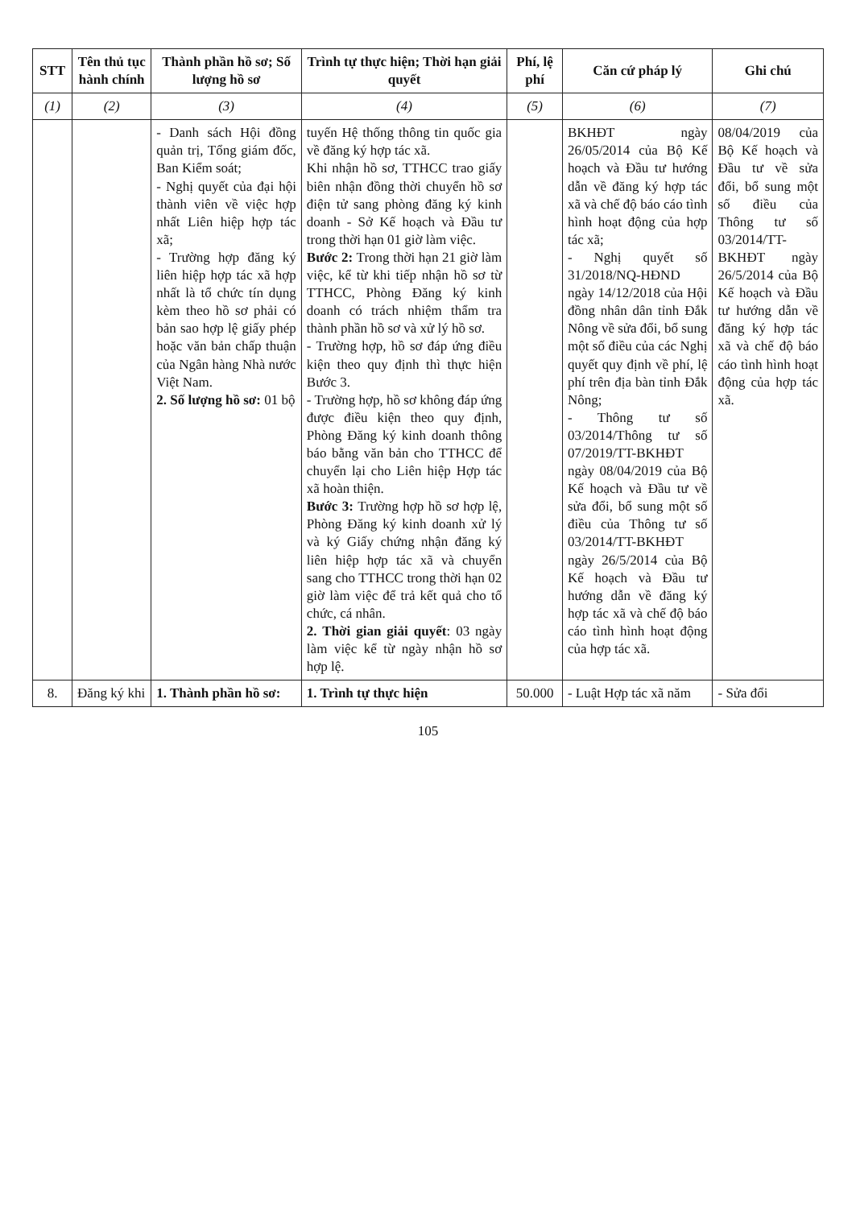| STT | Tên thủ tục hành chính | Thành phần hồ sơ; Số lượng hồ sơ | Trình tự thực hiện; Thời hạn giải quyết | Phí, lệ phí | Căn cứ pháp lý | Ghi chú |
| --- | --- | --- | --- | --- | --- | --- |
| (1) | (2) | (3) | (4) | (5) | (6) | (7) |
| | | - Danh sách Hội đồng quản trị, Tổng giám đốc, Ban Kiểm soát; - Nghị quyết của đại hội thành viên về việc hợp nhất Liên hiệp hợp tác xã; - Trường hợp đăng ký liên hiệp hợp tác xã hợp nhất là tổ chức tín dụng kèm theo hồ sơ phải có bản sao hợp lệ giấy phép hoặc văn bản chấp thuận của Ngân hàng Nhà nước Việt Nam. 2. Số lượng hồ sơ: 01 bộ | tuyến Hệ thống thông tin quốc gia về đăng ký hợp tác xã. Khi nhận hồ sơ, TTHCC trao giấy biên nhận đồng thời chuyển hồ sơ điện tử sang phòng đăng ký kinh doanh - Sở Kế hoạch và Đầu tư trong thời hạn 01 giờ làm việc. Bước 2: Trong thời hạn 21 giờ làm việc, kể từ khi tiếp nhận hồ sơ từ TTHCC, Phòng Đăng ký kinh doanh có trách nhiệm thẩm tra thành phần hồ sơ và xử lý hồ sơ. - Trường hợp, hồ sơ đáp ứng điều kiện theo quy định thì thực hiện Bước 3. - Trường hợp, hồ sơ không đáp ứng được điều kiện theo quy định, Phòng Đăng ký kinh doanh thông báo bằng văn bản cho TTHCC để chuyển lại cho Liên hiệp Hợp tác xã hoàn thiện. Bước 3: Trường hợp hồ sơ hợp lệ, Phòng Đăng ký kinh doanh xử lý và ký Giấy chứng nhận đăng ký liên hiệp hợp tác xã và chuyển sang cho TTHCC trong thời hạn 02 giờ làm việc để trả kết quả cho tổ chức, cá nhân. 2. Thời gian giải quyết : 03 ngày làm việc kể từ ngày nhận hồ sơ hợp lệ. | | BKHĐT ngày 26/05/2014 của Bộ Kế hoạch và Đầu tư hướng dẫn về đăng ký hợp tác xã và chế độ báo cáo tình hình hoạt động của hợp tác xã; - Nghị quyết số 31/2018/NQ-HĐND ngày 14/12/2018 của Hội đồng nhân dân tỉnh Đắk Nông về sửa đổi, bổ sung một số điều của các Nghị quyết quy định về phí, lệ phí trên địa bàn tỉnh Đắk Nông; - Thông tư số 03/2014/Thông tư số 07/2019/TT-BKHĐT ngày 08/04/2019 của Bộ Kế hoạch và Đầu tư về sửa đổi, bổ sung một số điều của Thông tư số 03/2014/TT-BKHĐT ngày 26/5/2014 của Bộ Kế hoạch và Đầu tư hướng dẫn về đăng ký hợp tác xã và chế độ báo cáo tình hình hoạt động của hợp tác xã. | 08/04/2019 của Bộ Kế hoạch và Đầu tư về sửa đổi, bổ sung một số điều của Thông tư số 03/2014/TT-BKHĐT ngày 26/5/2014 của Bộ Kế hoạch và Đầu tư hướng dẫn về đăng ký hợp tác xã và chế độ báo cáo tình hình hoạt động của hợp tác xã. |
| 8. | Đăng ký khi | 1. Thành phần hồ sơ: | 1. Trình tự thực hiện | 50.000 | - Luật Hợp tác xã năm | - Sửa đổi |
105